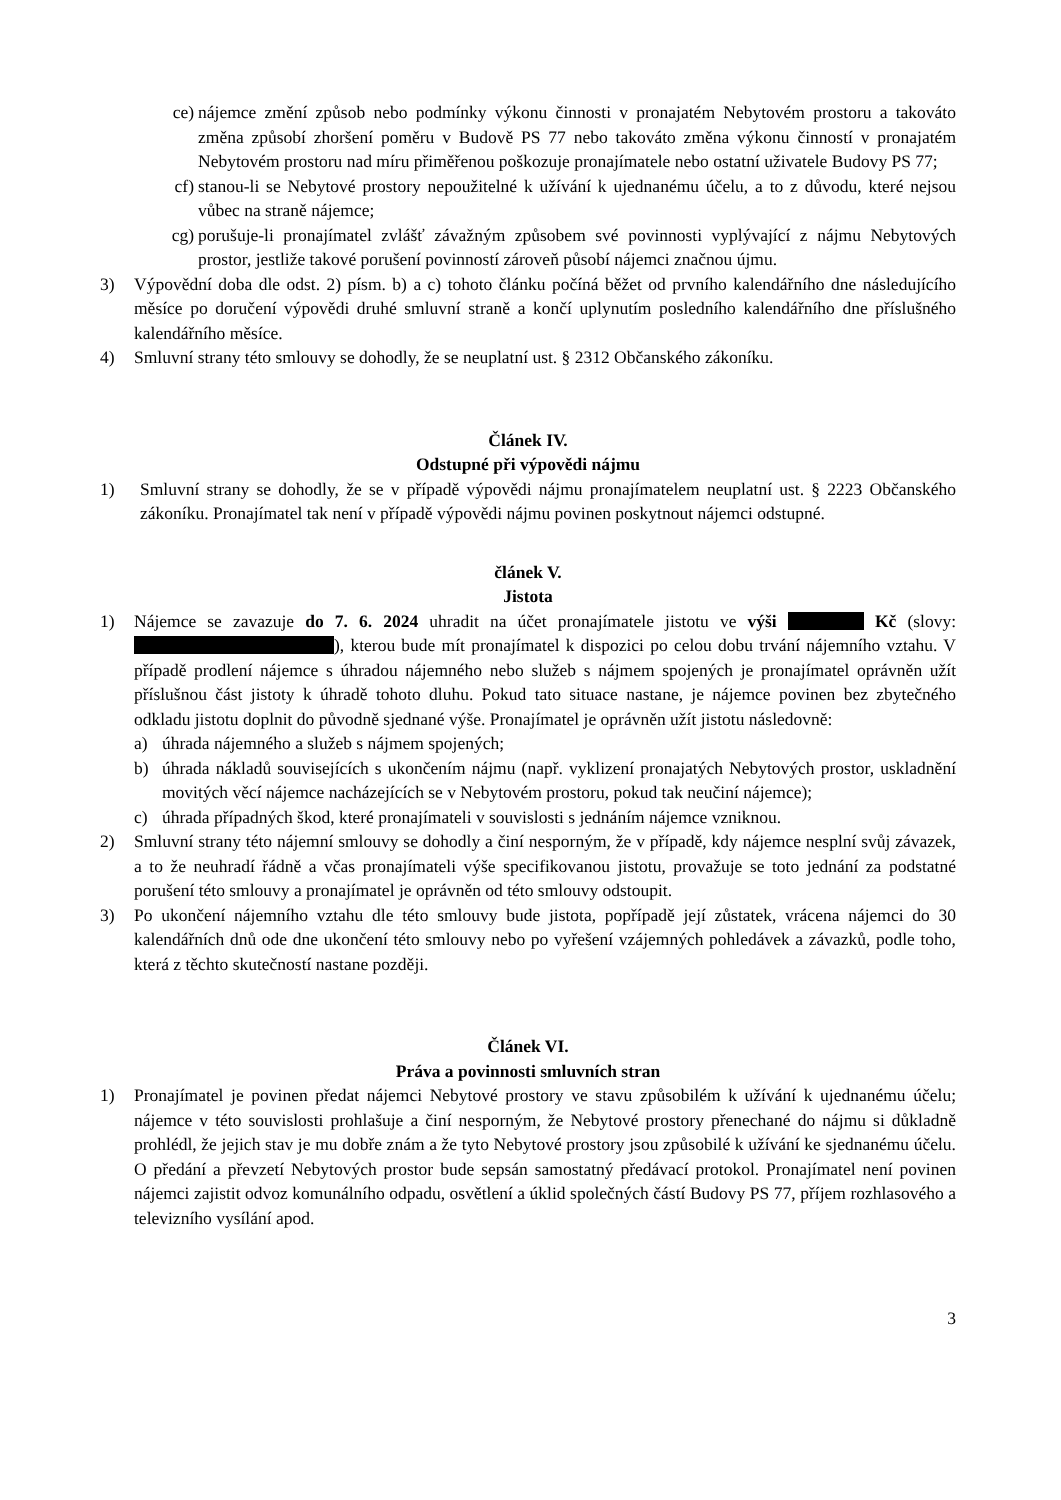ce) nájemce změní způsob nebo podmínky výkonu činnosti v pronajatém Nebytovém prostoru a takováto změna způsobí zhoršení poměru v Budově PS 77 nebo takováto změna výkonu činností v pronajatém Nebytovém prostoru nad míru přiměřenou poškozuje pronajímatele nebo ostatní uživatele Budovy PS 77;
cf) stanou-li se Nebytové prostory nepoužitelné k užívání k ujednanému účelu, a to z důvodu, které nejsou vůbec na straně nájemce;
cg) porušuje-li pronajímatel zvlášť závažným způsobem své povinnosti vyplývající z nájmu Nebytových prostor, jestliže takové porušení povinností zároveň působí nájemci značnou újmu.
3) Výpovědní doba dle odst. 2) písm. b) a c) tohoto článku počíná běžet od prvního kalendářního dne následujícího měsíce po doručení výpovědi druhé smluvní straně a končí uplynutím posledního kalendářního dne příslušného kalendářního měsíce.
4) Smluvní strany této smlouvy se dohodly, že se neuplatní ust. § 2312 Občanského zákoníku.
Článek IV.
Odstupné při výpovědi nájmu
1) Smluvní strany se dohodly, že se v případě výpovědi nájmu pronajímatelem neuplatní ust. § 2223 Občanského zákoníku. Pronajímatel tak není v případě výpovědi nájmu povinen poskytnout nájemci odstupné.
článek V.
Jistota
1) Nájemce se zavazuje do 7. 6. 2024 uhradit na účet pronajímatele jistotu ve výši Kč (slovy: ), kterou bude mít pronajímatel k dispozici po celou dobu trvání nájemního vztahu. V případě prodlení nájemce s úhradou nájemného nebo služeb s nájmem spojených je pronajímatel oprávněn užít příslušnou část jistoty k úhradě tohoto dluhu. Pokud tato situace nastane, je nájemce povinen bez zbytečného odkladu jistotu doplnit do původně sjednané výše. Pronajímatel je oprávněn užít jistotu následovně:
a) úhrada nájemného a služeb s nájmem spojených;
b) úhrada nákladů souvisejících s ukončením nájmu (např. vyklizení pronajatých Nebytových prostor, uskladnění movitých věcí nájemce nacházejících se v Nebytovém prostoru, pokud tak neučiní nájemce);
c) úhrada případných škod, které pronajímateli v souvislosti s jednáním nájemce vzniknou.
2) Smluvní strany této nájemní smlouvy se dohodly a činí nesporným, že v případě, kdy nájemce nesplní svůj závazek, a to že neuhradí řádně a včas pronajímateli výše specifikovanou jistotu, provažuje se toto jednání za podstatné porušení této smlouvy a pronajímatel je oprávněn od této smlouvy odstoupit.
3) Po ukončení nájemního vztahu dle této smlouvy bude jistota, popřípadě její zůstatek, vrácena nájemci do 30 kalendářních dnů ode dne ukončení této smlouvy nebo po vyřešení vzájemných pohledávek a závazků, podle toho, která z těchto skutečností nastane později.
Článek VI.
Práva a povinnosti smluvních stran
1) Pronajímatel je povinen předat nájemci Nebytové prostory ve stavu způsobilém k užívání k ujednanému účelu; nájemce v této souvislosti prohlašuje a činí nesporným, že Nebytové prostory přenechané do nájmu si důkladně prohlédl, že jejich stav je mu dobře znám a že tyto Nebytové prostory jsou způsobilé k užívání ke sjednanému účelu. O předání a převzetí Nebytových prostor bude sepsán samostatný předávací protokol. Pronajímatel není povinen nájemci zajistit odvoz komunálního odpadu, osvětlení a úklid společných částí Budovy PS 77, příjem rozhlasového a televizního vysílání apod.
3